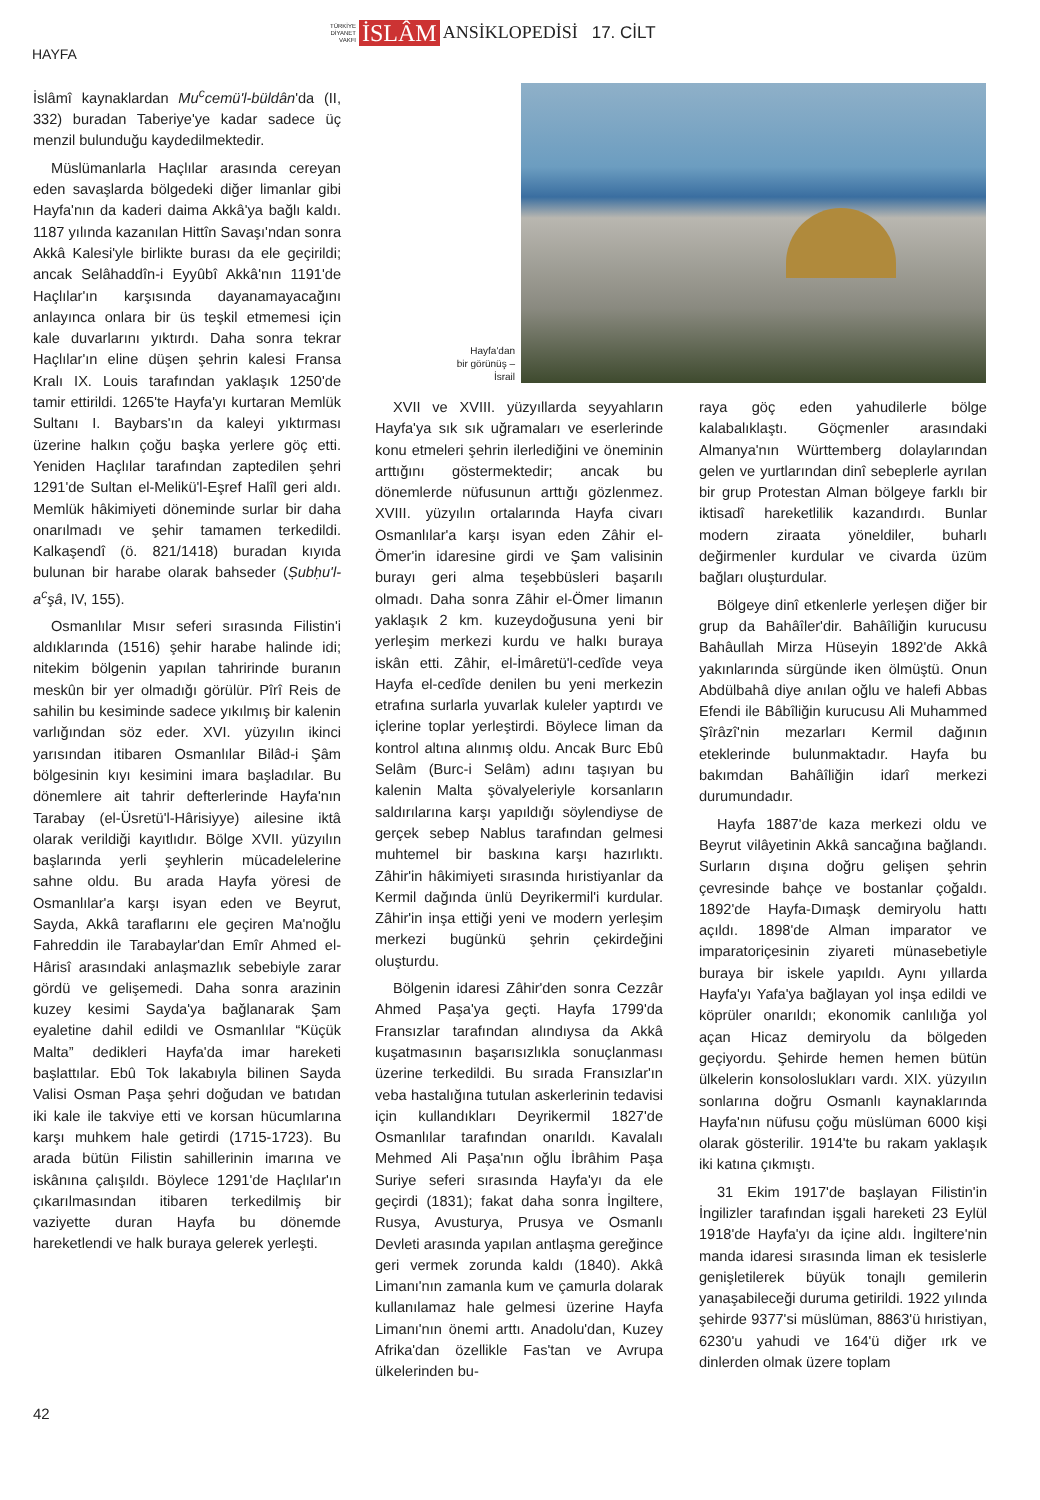TÜRKİYE
DİYANET
VAKFI
İSLÂM ANSİKLOPEDİSİ 17. CİLT
HAYFA
İslâmî kaynaklardan Mu<sup>c</sup>cemü'l-büldân'da (II, 332) buradan Taberiye'ye kadar sadece üç menzil bulunduğu kaydedilmektedir.
Müslümanlarla Haçlılar arasında cereyan eden savaşlarda bölgedeki diğer limanlar gibi Hayfa'nın da kaderi daima Akkâ'ya bağlı kaldı. 1187 yılında kazanılan Hittîn Savaşı'ndan sonra Akkâ Kalesi'yle birlikte burası da ele geçirildi; ancak Selâhaddîn-i Eyyûbî Akkâ'nın 1191'de Haçlılar'ın karşısında dayanamayacağını anlayınca onlara bir üs teşkil etmemesi için kale duvarlarını yıktırdı. Daha sonra tekrar Haçlılar'ın eline düşen şehrin kalesi Fransa Kralı IX. Louis tarafından yaklaşık 1250'de tamir ettirildi. 1265'te Hayfa'yı kurtaran Memlük Sultanı I. Baybars'ın da kaleyi yıktırması üzerine halkın çoğu başka yerlere göç etti. Yeniden Haçlılar tarafından zaptedilen şehri 1291'de Sultan el-Melikü'l-Eşref Halîl geri aldı. Memlük hâkimiyeti döneminde surlar bir daha onarılmadı ve şehir tamamen terkedildi. Kalkaşendî (ö. 821/1418) buradan kıyıda bulunan bir harabe olarak bahseder (Ṣubḥu'l-a<sup>c</sup>şâ, IV, 155).
Osmanlılar Mısır seferi sırasında Filistin'i aldıklarında (1516) şehir harabe halinde idi; nitekim bölgenin yapılan tahririnde buranın meskûn bir yer olmadığı görülür. Pîrî Reis de sahilin bu kesiminde sadece yıkılmış bir kalenin varlığından söz eder. XVI. yüzyılın ikinci yarısından itibaren Osmanlılar Bilâd-i Şâm bölgesinin kıyı kesimini imara başladılar. Bu dönemlere ait tahrir defterlerinde Hayfa'nın Tarabay (el-Üsretü'l-Hârisiyye) ailesine iktâ olarak verildiği kayıtlıdır. Bölge XVII. yüzyılın başlarında yerli şeyhlerin mücadelelerine sahne oldu. Bu arada Hayfa yöresi de Osmanlılar'a karşı isyan eden ve Beyrut, Sayda, Akkâ taraflarını ele geçiren Ma'noğlu Fahreddin ile Tarabaylar'dan Emîr Ahmed el-Hârisî arasındaki anlaşmazlık sebebiyle zarar gördü ve gelişemedi. Daha sonra arazinin kuzey kesimi Sayda'ya bağlanarak Şam eyaletine dahil edildi ve Osmanlılar “Küçük Malta” dedikleri Hayfa'da imar hareketi başlattılar. Ebû Tok lakabıyla bilinen Sayda Valisi Osman Paşa şehri doğudan ve batıdan iki kale ile takviye etti ve korsan hücumlarına karşı muhkem hale getirdi (1715-1723). Bu arada bütün Filistin sahillerinin imarına ve iskânına çalışıldı. Böylece 1291'de Haçlılar'ın çıkarılmasından itibaren terkedilmiş bir vaziyette duran Hayfa bu dönemde hareketlendi ve halk buraya gelerek yerleşti.
Hayfa'dan
bir görünüş –
İsrail
XVII ve XVIII. yüzyıllarda seyyahların Hayfa'ya sık sık uğramaları ve eserlerinde konu etmeleri şehrin ilerlediğini ve öneminin arttığını göstermektedir; ancak bu dönemlerde nüfusunun arttığı gözlenmez. XVIII. yüzyılın ortalarında Hayfa civarı Osmanlılar'a karşı isyan eden Zâhir el-Ömer'in idaresine girdi ve Şam valisinin burayı geri alma teşebbüsleri başarılı olmadı. Daha sonra Zâhir el-Ömer limanın yaklaşık 2 km. kuzeydoğusuna yeni bir yerleşim merkezi kurdu ve halkı buraya iskân etti. Zâhir, el-İmâretü'l-cedîde veya Hayfa el-cedîde denilen bu yeni merkezin etrafına surlarla yuvarlak kuleler yaptırdı ve içlerine toplar yerleştirdi. Böylece liman da kontrol altına alınmış oldu. Ancak Burc Ebû Selâm (Burc-i Selâm) adını taşıyan bu kalenin Malta şövalyeleriyle korsanların saldırılarına karşı yapıldığı söylendiyse de gerçek sebep Nablus tarafından gelmesi muhtemel bir baskına karşı hazırlıktı. Zâhir'in hâkimiyeti sırasında hıristiyanlar da Kermil dağında ünlü Deyrikermil'i kurdular. Zâhir'in inşa ettiği yeni ve modern yerleşim merkezi bugünkü şehrin çekirdeğini oluşturdu.
Bölgenin idaresi Zâhir'den sonra Cezzâr Ahmed Paşa'ya geçti. Hayfa 1799'da Fransızlar tarafından alındıysa da Akkâ kuşatmasının başarısızlıkla sonuçlanması üzerine terkedildi. Bu sırada Fransızlar'ın veba hastalığına tutulan askerlerinin tedavisi için kullandıkları Deyrikermil 1827'de Osmanlılar tarafından onarıldı. Kavalalı Mehmed Ali Paşa'nın oğlu İbrâhim Paşa Suriye seferi sırasında Hayfa'yı da ele geçirdi (1831); fakat daha sonra İngiltere, Rusya, Avusturya, Prusya ve Osmanlı Devleti arasında yapılan antlaşma gereğince geri vermek zorunda kaldı (1840). Akkâ Limanı'nın zamanla kum ve çamurla dolarak kullanılamaz hale gelmesi üzerine Hayfa Limanı'nın önemi arttı. Anadolu'dan, Kuzey Afrika'dan özellikle Fas'tan ve Avrupa ülkelerinden bu-
raya göç eden yahudilerle bölge kalabalıklaştı. Göçmenler arasındaki Almanya'nın Württemberg dolaylarından gelen ve yurtlarından dinî sebeplerle ayrılan bir grup Protestan Alman bölgeye farklı bir iktisadî hareketlilik kazandırdı. Bunlar modern ziraata yöneldiler, buharlı değirmenler kurdular ve civarda üzüm bağları oluşturdular.
Bölgeye dinî etkenlerle yerleşen diğer bir grup da Bahâîler'dir. Bahâîliğin kurucusu Bahâullah Mirza Hüseyin 1892'de Akkâ yakınlarında sürgünde iken ölmüştü. Onun Abdülbahâ diye anılan oğlu ve halefi Abbas Efendi ile Bâbîliğin kurucusu Ali Muhammed Şîrâzî'nin mezarları Kermil dağının eteklerinde bulunmaktadır. Hayfa bu bakımdan Bahâîliğin idarî merkezi durumundadır.
Hayfa 1887'de kaza merkezi oldu ve Beyrut vilâyetinin Akkâ sancağına bağlandı. Surların dışına doğru gelişen şehrin çevresinde bahçe ve bostanlar çoğaldı. 1892'de Hayfa-Dımaşk demiryolu hattı açıldı. 1898'de Alman imparator ve imparatoriçesinin ziyareti münasebetiyle buraya bir iskele yapıldı. Aynı yıllarda Hayfa'yı Yafa'ya bağlayan yol inşa edildi ve köprüler onarıldı; ekonomik canlılığa yol açan Hicaz demiryolu da bölgeden geçiyordu. Şehirde hemen hemen bütün ülkelerin konsoloslukları vardı. XIX. yüzyılın sonlarına doğru Osmanlı kaynaklarında Hayfa'nın nüfusu çoğu müslüman 6000 kişi olarak gösterilir. 1914'te bu rakam yaklaşık iki katına çıkmıştı.
31 Ekim 1917'de başlayan Filistin'in İngilizler tarafından işgali hareketi 23 Eylül 1918'de Hayfa'yı da içine aldı. İngiltere'nin manda idaresi sırasında liman ek tesislerle genişletilerek büyük tonajlı gemilerin yanaşabileceği duruma getirildi. 1922 yılında şehirde 9377'si müslüman, 8863'ü hıristiyan, 6230'u yahudi ve 164'ü diğer ırk ve dinlerden olmak üzere toplam
42